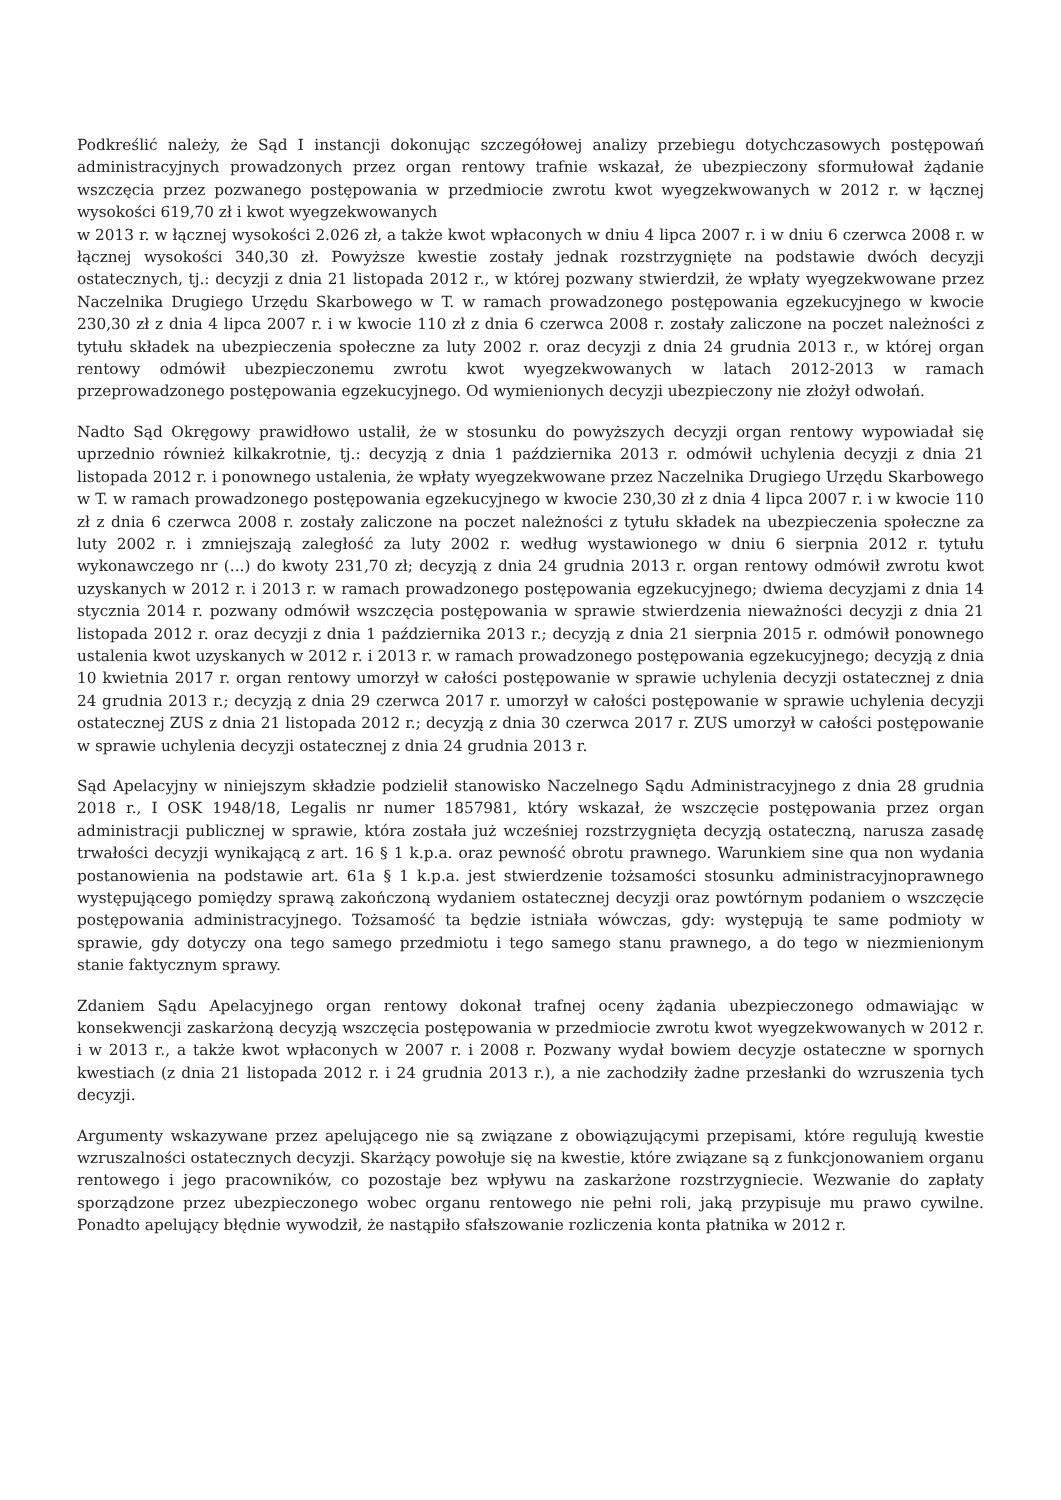Podkreślić należy, że Sąd I instancji dokonując szczegółowej analizy przebiegu dotychczasowych postępowań administracyjnych prowadzonych przez organ rentowy trafnie wskazał, że ubezpieczony sformułował żądanie wszczęcia przez pozwanego postępowania w przedmiocie zwrotu kwot wyegzekwowanych w 2012 r. w łącznej wysokości 619,70 zł i kwot wyegzekwowanych
w 2013 r. w łącznej wysokości 2.026 zł, a także kwot wpłaconych w dniu 4 lipca 2007 r. i w dniu 6 czerwca 2008 r. w łącznej wysokości 340,30 zł. Powyższe kwestie zostały jednak rozstrzygnięte na podstawie dwóch decyzji ostatecznych, tj.: decyzji z dnia 21 listopada 2012 r., w której pozwany stwierdził, że wpłaty wyegzekwowane przez Naczelnika Drugiego Urzędu Skarbowego w T. w ramach prowadzonego postępowania egzekucyjnego w kwocie 230,30 zł z dnia 4 lipca 2007 r. i w kwocie 110 zł z dnia 6 czerwca 2008 r. zostały zaliczone na poczet należności z tytułu składek na ubezpieczenia społeczne za luty 2002 r. oraz decyzji z dnia 24 grudnia 2013 r., w której organ rentowy odmówił ubezpieczonemu zwrotu kwot wyegzekwowanych w latach 2012-2013 w ramach przeprowadzonego postępowania egzekucyjnego. Od wymienionych decyzji ubezpieczony nie złożył odwołań.
Nadto Sąd Okręgowy prawidłowo ustalił, że w stosunku do powyższych decyzji organ rentowy wypowiadał się uprzednio również kilkakrotnie, tj.: decyzją z dnia 1 października 2013 r. odmówił uchylenia decyzji z dnia 21 listopada 2012 r. i ponownego ustalenia, że wpłaty wyegzekwowane przez Naczelnika Drugiego Urzędu Skarbowego w T. w ramach prowadzonego postępowania egzekucyjnego w kwocie 230,30 zł z dnia 4 lipca 2007 r. i w kwocie 110 zł z dnia 6 czerwca 2008 r. zostały zaliczone na poczet należności z tytułu składek na ubezpieczenia społeczne za luty 2002 r. i zmniejszają zaległość za luty 2002 r. według wystawionego w dniu 6 sierpnia 2012 r. tytułu wykonawczego nr (...) do kwoty 231,70 zł; decyzją z dnia 24 grudnia 2013 r. organ rentowy odmówił zwrotu kwot uzyskanych w 2012 r. i 2013 r. w ramach prowadzonego postępowania egzekucyjnego; dwiema decyzjami z dnia 14 stycznia 2014 r. pozwany odmówił wszczęcia postępowania w sprawie stwierdzenia nieważności decyzji z dnia 21 listopada 2012 r. oraz decyzji z dnia 1 października 2013 r.; decyzją z dnia 21 sierpnia 2015 r. odmówił ponownego ustalenia kwot uzyskanych w 2012 r. i 2013 r. w ramach prowadzonego postępowania egzekucyjnego; decyzją z dnia 10 kwietnia 2017 r. organ rentowy umorzył w całości postępowanie w sprawie uchylenia decyzji ostatecznej z dnia 24 grudnia 2013 r.; decyzją z dnia 29 czerwca 2017 r. umorzył w całości postępowanie w sprawie uchylenia decyzji ostatecznej ZUS z dnia 21 listopada 2012 r.; decyzją z dnia 30 czerwca 2017 r. ZUS umorzył w całości postępowanie w sprawie uchylenia decyzji ostatecznej z dnia 24 grudnia 2013 r.
Sąd Apelacyjny w niniejszym składzie podzielił stanowisko Naczelnego Sądu Administracyjnego z dnia 28 grudnia 2018 r., I OSK 1948/18, Legalis nr numer 1857981, który wskazał, że wszczęcie postępowania przez organ administracji publicznej w sprawie, która została już wcześniej rozstrzygnięta decyzją ostateczną, narusza zasadę trwałości decyzji wynikającą z art. 16 § 1 k.p.a. oraz pewność obrotu prawnego. Warunkiem sine qua non wydania postanowienia na podstawie art. 61a § 1 k.p.a. jest stwierdzenie tożsamości stosunku administracyjnoprawnego występującego pomiędzy sprawą zakończoną wydaniem ostatecznej decyzji oraz powtórnym podaniem o wszczęcie postępowania administracyjnego. Tożsamość ta będzie istniała wówczas, gdy: występują te same podmioty w sprawie, gdy dotyczy ona tego samego przedmiotu i tego samego stanu prawnego, a do tego w niezmienionym stanie faktycznym sprawy.
Zdaniem Sądu Apelacyjnego organ rentowy dokonał trafnej oceny żądania ubezpieczonego odmawiając w konsekwencji zaskarżoną decyzją wszczęcia postępowania w przedmiocie zwrotu kwot wyegzekwowanych w 2012 r. i w 2013 r., a także kwot wpłaconych w 2007 r. i 2008 r. Pozwany wydał bowiem decyzje ostateczne w spornych kwestiach (z dnia 21 listopada 2012 r. i 24 grudnia 2013 r.), a nie zachodziły żadne przesłanki do wzruszenia tych decyzji.
Argumenty wskazywane przez apelującego nie są związane z obowiązującymi przepisami, które regulują kwestie wzruszalności ostatecznych decyzji. Skarżący powołuje się na kwestie, które związane są z funkcjonowaniem organu rentowego i jego pracowników, co pozostaje bez wpływu na zaskarżone rozstrzygniecie. Wezwanie do zapłaty sporządzone przez ubezpieczonego wobec organu rentowego nie pełni roli, jaką przypisuje mu prawo cywilne. Ponadto apelujący błędnie wywodził, że nastąpiło sfałszowanie rozliczenia konta płatnika w 2012 r.